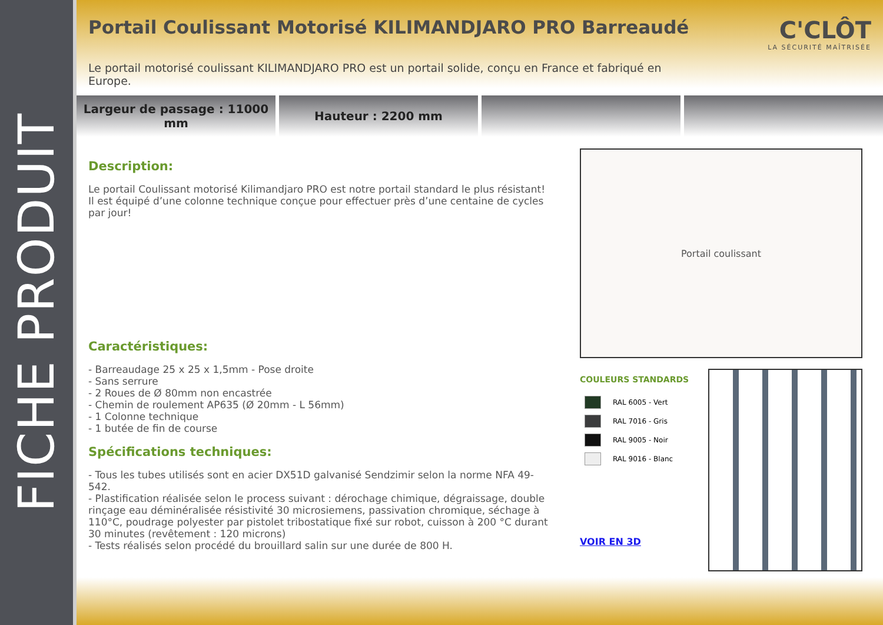FICHE PRODUIT
Portail Coulissant Motorisé KILIMANDJARO PRO Barreaudé
Le portail motorisé coulissant KILIMANDJARO PRO est un portail solide, conçu en France et fabriqué en Europe.
C'CLÔT
LA SÉCURITÉ MAÎTRISÉE
Largeur de passage : 11000
mm
Hauteur : 2200 mm
Description:
Le portail Coulissant motorisé Kilimandjaro PRO est notre portail standard le plus résistant! Il est équipé d’une colonne technique conçue pour effectuer près d’une centaine de cycles par jour!
Caractéristiques:
- Barreaudage 25 x 25 x 1,5mm - Pose droite
- Sans serrure
- 2 Roues de Ø 80mm non encastrée
- Chemin de roulement AP635 (Ø 20mm - L 56mm)
- 1 Colonne technique
- 1 butée de fin de course
Spécifications techniques:
- Tous les tubes utilisés sont en acier DX51D galvanisé Sendzimir selon la norme NFA 49-542.
- Plastification réalisée selon le process suivant : dérochage chimique, dégraissage, double rinçage eau déminéralisée résistivité 30 microsiemens, passivation chromique, séchage à 110°C, poudrage polyester par pistolet tribostatique fixé sur robot, cuisson à 200 °C durant 30 minutes (revêtement : 120 microns)
- Tests réalisés selon procédé du brouillard salin sur une durée de 800 H.
Portail coulissant
COULEURS STANDARDS
RAL 6005 - Vert
RAL 7016 - Gris
RAL 9005 - Noir
RAL 9016 - Blanc
VOIR EN 3D